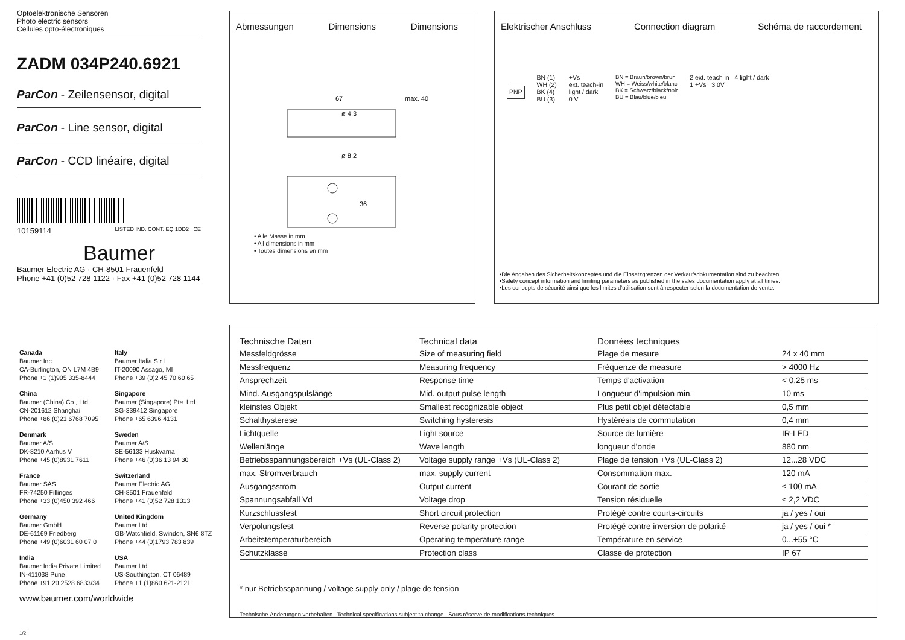Optoelektronische Sensoren
Photo electric sensors
Cellules opto-électroniques
ZADM 034P240.6921
ParCon - Zeilensensor, digital
ParCon - Line sensor, digital
ParCon - CCD linéaire, digital
10159114 LISTED IND. CONT. EQ 1DD2 CE
Baumer
Baumer Electric AG · CH-8501 Frauenfeld
Phone +41 (0)52 728 1122 · Fax +41 (0)52 728 1144
Abmessungen Dimensions Dimensions
67
max. 40
36
ø 8,2
ø 4,3
• Alle Masse in mm
• All dimensions in mm
• Toutes dimensions en mm
Elektrischer Anschluss Connection diagram Schéma de raccordement
PNP
BN (1)
WH (2)
BK (4)
BU (3)
+Vs
ext. teach-in
light / dark
0 V
BN = Braun/brown/brun
WH = Weiss/white/blanc
BK = Schwarz/black/noir
BU = Blau/blue/bleu
2 ext. teach in 4 light / dark
1 +Vs 3 0V
•Die Angaben des Sicherheitskonzeptes und die Einsatzgrenzen der Verkaufsdokumentation sind zu beachten.
•Safety concept information and limiting parameters as published in the sales documentation apply at all times.
•Les concepts de sécurité ainsi que les limites d'utilisation sont à respecter selon la documentation de vente.
Canada
Baumer Inc.
CA-Burlington, ON L7M 4B9
Phone +1 (1)905 335-8444
Italy
Baumer Italia S.r.l.
IT-20090 Assago, MI
Phone +39 (0)2 45 70 60 65
China
Baumer (China) Co., Ltd.
CN-201612 Shanghai
Phone +86 (0)21 6768 7095
Singapore
Baumer (Singapore) Pte. Ltd.
SG-339412 Singapore
Phone +65 6396 4131
Denmark
Baumer A/S
DK-8210 Aarhus V
Phone +45 (0)8931 7611
Sweden
Baumer A/S
SE-56133 Huskvarna
Phone +46 (0)36 13 94 30
France
Baumer SAS
FR-74250 Fillinges
Phone +33 (0)450 392 466
Switzerland
Baumer Electric AG
CH-8501 Frauenfeld
Phone +41 (0)52 728 1313
Germany
Baumer GmbH
DE-61169 Friedberg
Phone +49 (0)6031 60 07 0
United Kingdom
Baumer Ltd.
GB-Watchfield, Swindon, SN6 8TZ
Phone +44 (0)1793 783 839
India
Baumer India Private Limited
IN-411038 Pune
Phone +91 20 2528 6833/34
USA
Baumer Ltd.
US-Southington, CT 06489
Phone +1 (1)860 621-2121
www.baumer.com/worldwide
1/2
| Technische Daten | Technical data | Données techniques | |
| Messfeldgrösse | Size of measuring field | Plage de mesure | 24 x 40 mm |
| Messfrequenz | Measuring frequency | Fréquenze de measure | > 4000 Hz |
| Ansprechzeit | Response time | Temps d'activation | < 0,25 ms |
| Mind. Ausgangspulslänge | Mid. output pulse length | Longueur d'impulsion min. | 10 ms |
| kleinstes Objekt | Smallest recognizable object | Plus petit objet détectable | 0,5 mm |
| Schalthysterese | Switching hysteresis | Hystérésis de commutation | 0,4 mm |
| Lichtquelle | Light source | Source de lumière | IR-LED |
| Wellenlänge | Wave length | longueur d'onde | 880 nm |
| Betriebsspannungsbereich +Vs (UL-Class 2) | Voltage supply range +Vs (UL-Class 2) | Plage de tension +Vs (UL-Class 2) | 12...28 VDC |
| max. Stromverbrauch | max. supply current | Consommation max. | 120 mA |
| Ausgangsstrom | Output current | Courant de sortie | ≤ 100 mA |
| Spannungsabfall Vd | Voltage drop | Tension résiduelle | ≤ 2,2 VDC |
| Kurzschlussfest | Short circuit protection | Protégé contre courts-circuits | ja / yes / oui |
| Verpolungsfest | Reverse polarity protection | Protégé contre inversion de polarité | ja / yes / oui * |
| Arbeitstemperaturbereich | Operating temperature range | Température en service | 0...+55 °C |
| Schutzklasse | Protection class | Classe de protection | IP 67 |
* nur Betriebsspannung / voltage supply only / plage de tension
Technische Änderungen vorbehalten Technical specifications subject to change Sous réserve de modifications techniques